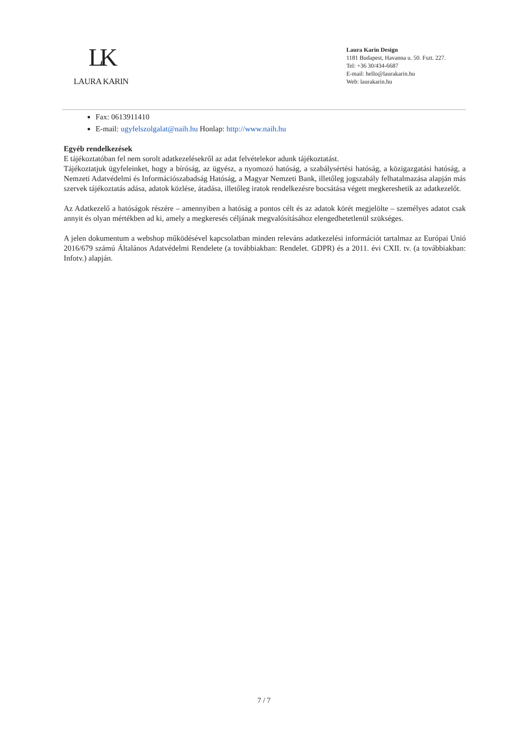LK
LAURA KARIN
Laura Karin Design
1181 Budapest, Havanna u. 50. Fszt. 227.
Tel: +36 30/434-6687
E-mail: hello@laurakarin.hu
Web: laurakarin.hu
Fax: 0613911410
E-mail: ugyfelszolgalat@naih.hu Honlap: http://www.naih.hu
Egyéb rendelkezések
E tájékoztatóban fel nem sorolt adatkezelésekről az adat felvételekor adunk tájékoztatást.
Tájékoztatjuk ügyfeleinket, hogy a bíróság, az ügyész, a nyomozó hatóság, a szabálysértési hatóság, a közigazgatási hatóság, a Nemzeti Adatvédelmi és Információszabadság Hatóság, a Magyar Nemzeti Bank, illetőleg jogszabály felhatalmazása alapján más szervek tájékoztatás adása, adatok közlése, átadása, illetőleg iratok rendelkezésre bocsátása végett megkereshetik az adatkezelőt.
Az Adatkezelő a hatóságok részére – amennyiben a hatóság a pontos célt és az adatok körét megjelölte – személyes adatot csak annyit és olyan mértékben ad ki, amely a megkeresés céljának megvalósításához elengedhetetlenül szükséges.
A jelen dokumentum a webshop működésével kapcsolatban minden releváns adatkezelési információt tartalmaz az Európai Unió 2016/679 számú Általános Adatvédelmi Rendelete (a továbbiakban: Rendelet. GDPR) és a 2011. évi CXII. tv. (a továbbiakban: Infotv.) alapján.
7 / 7